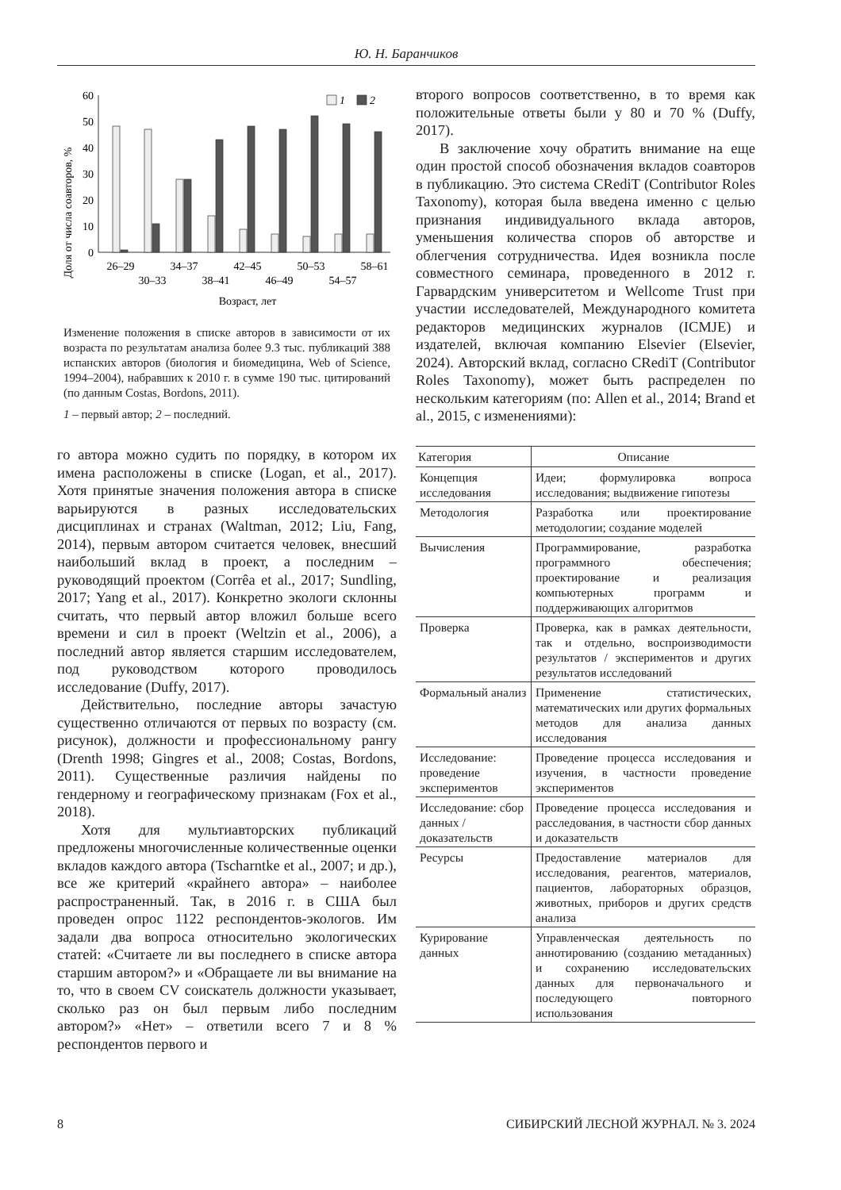Ю. Н. Баранчиков
Доля от числа соавторов, %
0
10
20
30
40
50
60
1
2
26–29
34–37
42–45
50–53
58–61
30–33
38–41
46–49
54–57
Возраст, лет
Изменение положения в списке авторов в зависимости от их возраста по результатам анализа более 9.3 тыс. публикаций 388 испанских авторов (биология и биомедицина, Web of Science, 1994–2004), набравших к 2010 г. в сумме 190 тыс. цитирований (по данным Costas, Bordons, 2011).
1 – первый автор; 2 – последний.
го автора можно судить по порядку, в котором их имена расположены в списке (Logan, et al., 2017). Хотя принятые значения положения автора в списке варьируются в разных исследовательских дисциплинах и странах (Waltman, 2012; Liu, Fang, 2014), первым автором считается человек, внесший наибольший вклад в проект, а последним – руководящий проектом (Corrêa et al., 2017; Sundling, 2017; Yang et al., 2017). Конкретно экологи склонны считать, что первый автор вложил больше всего времени и сил в проект (Weltzin et al., 2006), а последний автор является старшим исследователем, под руководством которого проводилось исследование (Duffy, 2017).
Действительно, последние авторы зачастую существенно отличаются от первых по возрасту (см. рисунок), должности и профессиональному рангу (Drenth 1998; Gingres et al., 2008; Costas, Bordons, 2011). Существенные различия найдены по гендерному и географическому признакам (Fox et al., 2018).
Хотя для мультиавторских публикаций предложены многочисленные количественные оценки вкладов каждого автора (Tscharntke et al., 2007; и др.), все же критерий «крайнего автора» – наиболее распространенный. Так, в 2016 г. в США был проведен опрос 1122 респондентов-экологов. Им задали два вопроса относительно экологических статей: «Считаете ли вы последнего в списке автора старшим автором?» и «Обращаете ли вы внимание на то, что в своем CV соискатель должности указывает, сколько раз он был первым либо последним автором?» «Нет» – ответили всего 7 и 8 % респондентов первого и
второго вопросов соответственно, в то время как положительные ответы были у 80 и 70 % (Duffy, 2017).
В заключение хочу обратить внимание на еще один простой способ обозначения вкладов соавторов в публикацию. Это система CRediT (Contributor Roles Taxonomy), которая была введена именно с целью признания индивидуального вклада авторов, уменьшения количества споров об авторстве и облегчения сотрудничества. Идея возникла после совместного семинара, проведенного в 2012 г. Гарвардским университетом и Wellcome Trust при участии исследователей, Международного комитета редакторов медицинских журналов (ICMJE) и издателей, включая компанию Elsevier (Elsevier, 2024). Авторский вклад, согласно CRediT (Contributor Roles Taxonomy), может быть распределен по нескольким категориям (по: Allen et al., 2014; Brand et al., 2015, с изменениями):
| Категория | Описание |
| --- | --- |
| Концепция исследования | Идеи; формулировка вопроса исследования; выдвижение гипотезы |
| Методология | Разработка или проектирование методологии; создание моделей |
| Вычисления | Программирование, разработка программного обеспечения; проектирование и реализация компьютерных программ и поддерживающих алгоритмов |
| Проверка | Проверка, как в рамках деятельности, так и отдельно, воспроизводимости результатов / экспериментов и других результатов исследований |
| Формальный анализ | Применение статистических, математических или других формальных методов для анализа данных исследования |
| Исследование: проведение экспериментов | Проведение процесса исследования и изучения, в частности проведение экспериментов |
| Исследование: сбор данных / доказательств | Проведение процесса исследования и расследования, в частности сбор данных и доказательств |
| Ресурсы | Предоставление материалов для исследования, реагентов, материалов, пациентов, лабораторных образцов, животных, приборов и других средств анализа |
| Курирование данных | Управленческая деятельность по аннотированию (созданию метаданных) и сохранению исследовательских данных для первоначального и последующего повторного использования |
8 СИБИРСКИЙ ЛЕСНОЙ ЖУРНАЛ. № 3. 2024